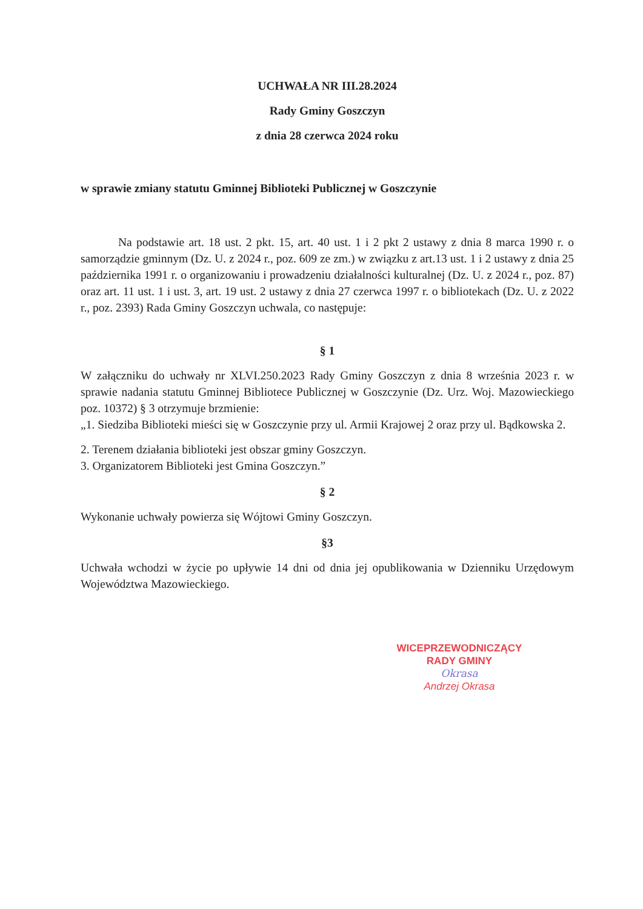UCHWAŁA NR III.28.2024
Rady Gminy Goszczyn
z dnia 28 czerwca 2024 roku
w sprawie zmiany statutu Gminnej Biblioteki Publicznej w Goszczynie
Na podstawie art. 18 ust. 2 pkt. 15, art. 40 ust. 1 i 2 pkt 2 ustawy z dnia 8 marca 1990 r. o samorządzie gminnym (Dz. U. z 2024 r., poz. 609 ze zm.) w związku z art.13 ust. 1 i 2 ustawy z dnia 25 października 1991 r. o organizowaniu i prowadzeniu działalności kulturalnej (Dz. U. z 2024 r., poz. 87) oraz art. 11 ust. 1 i ust. 3, art. 19 ust. 2 ustawy z dnia 27 czerwca 1997 r. o bibliotekach (Dz. U. z 2022 r., poz. 2393) Rada Gminy Goszczyn uchwala, co następuje:
§ 1
W załączniku do uchwały nr XLVI.250.2023 Rady Gminy Goszczyn z dnia 8 września 2023 r. w sprawie nadania statutu Gminnej Bibliotece Publicznej w Goszczynie (Dz. Urz. Woj. Mazowieckiego poz. 10372) § 3 otrzymuje brzmienie:
„1. Siedziba Biblioteki mieści się w Goszczynie przy ul. Armii Krajowej 2 oraz przy ul. Bądkowska 2.
2. Terenem działania biblioteki jest obszar gminy Goszczyn.
3. Organizatorem Biblioteki jest Gmina Goszczyn.”
§ 2
Wykonanie uchwały powierza się Wójtowi Gminy Goszczyn.
§3
Uchwała wchodzi w życie po upływie 14 dni od dnia jej opublikowania w Dzienniku Urzędowym Województwa Mazowieckiego.
WICEPRZEWODNICZĄCY
RADY GMINY
Okrasa
Andrzej Okrasa